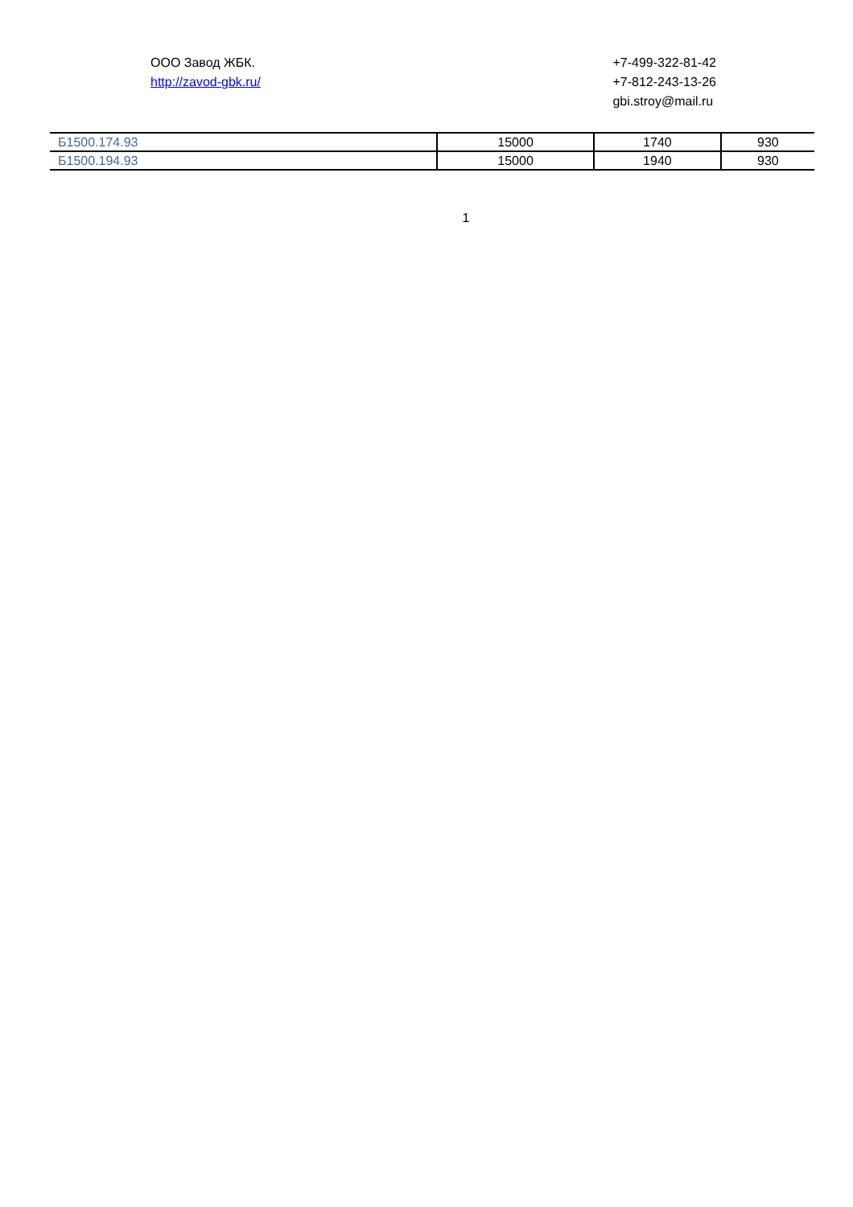ООО Завод ЖБК.
http://zavod-gbk.ru/
+7-499-322-81-42
+7-812-243-13-26
gbi.stroy@mail.ru
| Б1500.174.93 | 15000 | 1740 | 930 |
| Б1500.194.93 | 15000 | 1940 | 930 |
1